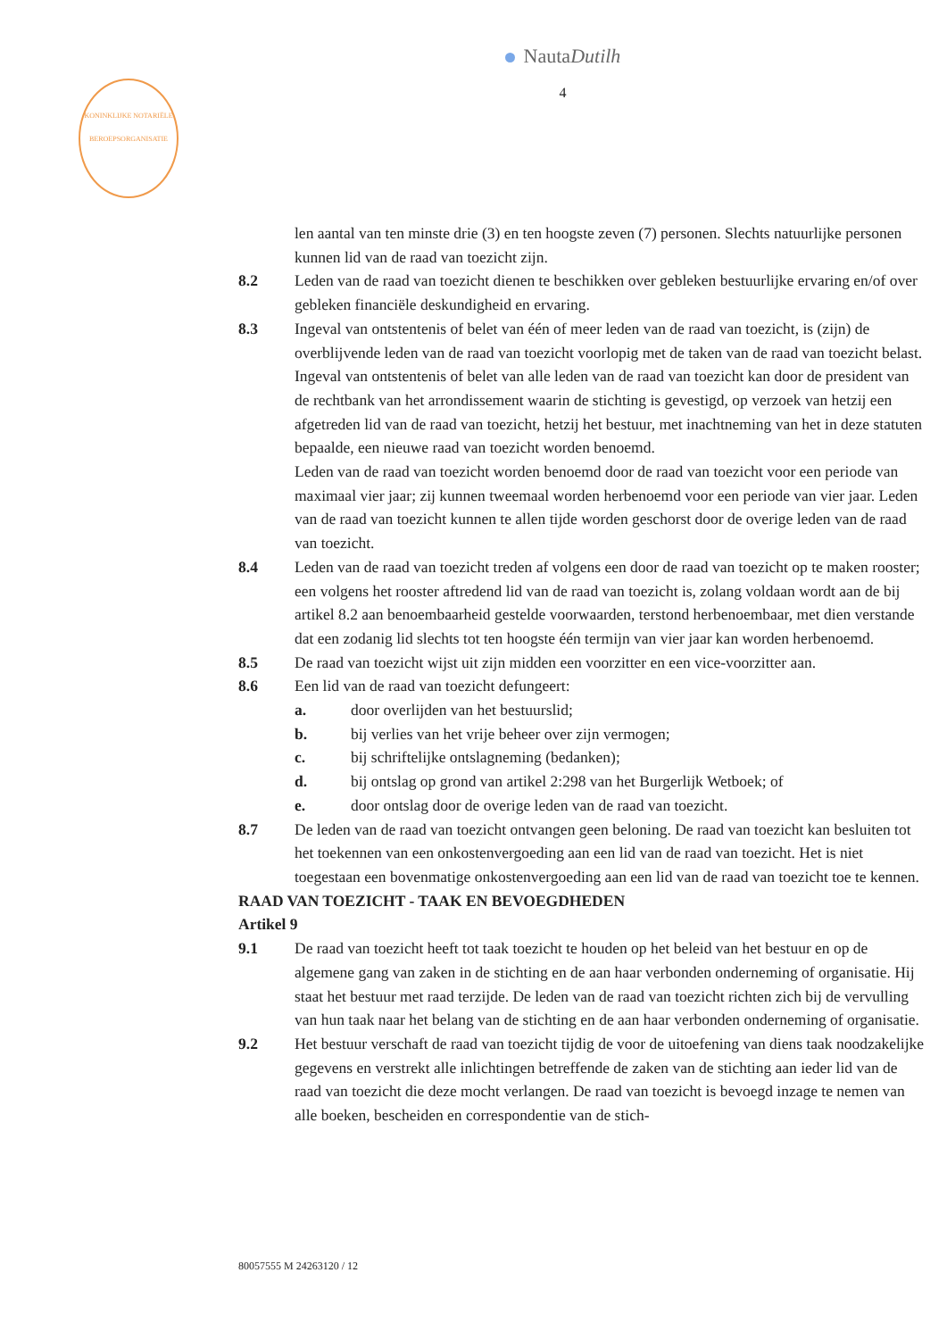KONINKLIJKE NOTARIËLE BEROEPSORGANISATIE
NautaDutilh
4
len aantal van ten minste drie (3) en ten hoogste zeven (7) personen. Slechts natuurlijke personen kunnen lid van de raad van toezicht zijn.
8.2 Leden van de raad van toezicht dienen te beschikken over gebleken bestuurlijke ervaring en/of over gebleken financiële deskundigheid en ervaring.
8.3 Ingeval van ontstentenis of belet van één of meer leden van de raad van toezicht, is (zijn) de overblijvende leden van de raad van toezicht voorlopig met de taken van de raad van toezicht belast. Ingeval van ontstentenis of belet van alle leden van de raad van toezicht kan door de president van de rechtbank van het arrondissement waarin de stichting is gevestigd, op verzoek van hetzij een afgetreden lid van de raad van toezicht, hetzij het bestuur, met inachtneming van het in deze statuten bepaalde, een nieuwe raad van toezicht worden benoemd.
Leden van de raad van toezicht worden benoemd door de raad van toezicht voor een periode van maximaal vier jaar; zij kunnen tweemaal worden herbenoemd voor een periode van vier jaar. Leden van de raad van toezicht kunnen te allen tijde worden geschorst door de overige leden van de raad van toezicht.
8.4 Leden van de raad van toezicht treden af volgens een door de raad van toezicht op te maken rooster; een volgens het rooster aftredend lid van de raad van toezicht is, zolang voldaan wordt aan de bij artikel 8.2 aan benoembaarheid gestelde voorwaarden, terstond herbenoembaar, met dien verstande dat een zodanig lid slechts tot ten hoogste één termijn van vier jaar kan worden herbenoemd.
8.5 De raad van toezicht wijst uit zijn midden een voorzitter en een vice-voorzitter aan.
8.6 Een lid van de raad van toezicht defungeert:
a. door overlijden van het bestuurslid;
b. bij verlies van het vrije beheer over zijn vermogen;
c. bij schriftelijke ontslagneming (bedanken);
d. bij ontslag op grond van artikel 2:298 van het Burgerlijk Wetboek; of
e. door ontslag door de overige leden van de raad van toezicht.
8.7 De leden van de raad van toezicht ontvangen geen beloning. De raad van toezicht kan besluiten tot het toekennen van een onkostenvergoeding aan een lid van de raad van toezicht. Het is niet toegestaan een bovenmatige onkostenvergoeding aan een lid van de raad van toezicht toe te kennen.
RAAD VAN TOEZICHT - TAAK EN BEVOEGDHEDEN
Artikel 9
9.1 De raad van toezicht heeft tot taak toezicht te houden op het beleid van het bestuur en op de algemene gang van zaken in de stichting en de aan haar verbonden onderneming of organisatie. Hij staat het bestuur met raad terzijde. De leden van de raad van toezicht richten zich bij de vervulling van hun taak naar het belang van de stichting en de aan haar verbonden onderneming of organisatie.
9.2 Het bestuur verschaft de raad van toezicht tijdig de voor de uitoefening van diens taak noodzakelijke gegevens en verstrekt alle inlichtingen betreffende de zaken van de stichting aan ieder lid van de raad van toezicht die deze mocht verlangen. De raad van toezicht is bevoegd inzage te nemen van alle boeken, bescheiden en correspondentie van de stich-
80057555 M 24263120 / 12